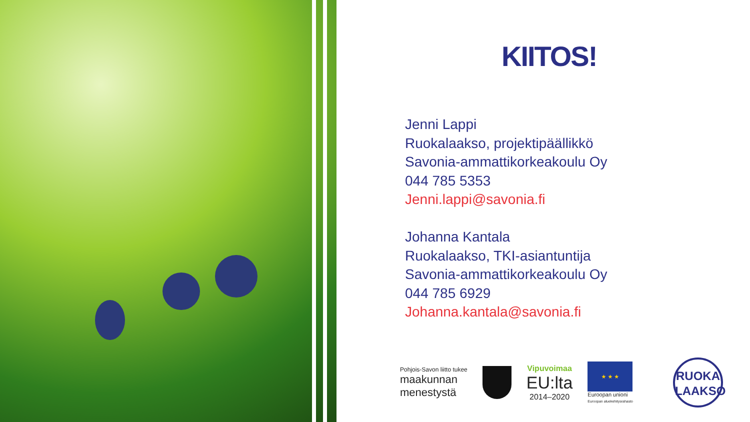KIITOS!
Jenni Lappi
Ruokalaakso, projektipäällikkö
Savonia-ammattikorkeakoulu Oy
044 785 5353
Jenni.lappi@savonia.fi
Johanna Kantala
Ruokalaakso, TKI-asiantuntija
Savonia-ammattikorkeakoulu Oy
044 785 6929
Johanna.kantala@savonia.fi
Pohjois-Savon liitto tukee
maakunnan
menestystä
Vipuvoimaa
EU:lta
2014–2020
★ ★ ★
Euroopan unioni
Euroopan aluekehitysrahasto
RUOKA
LAAKSO